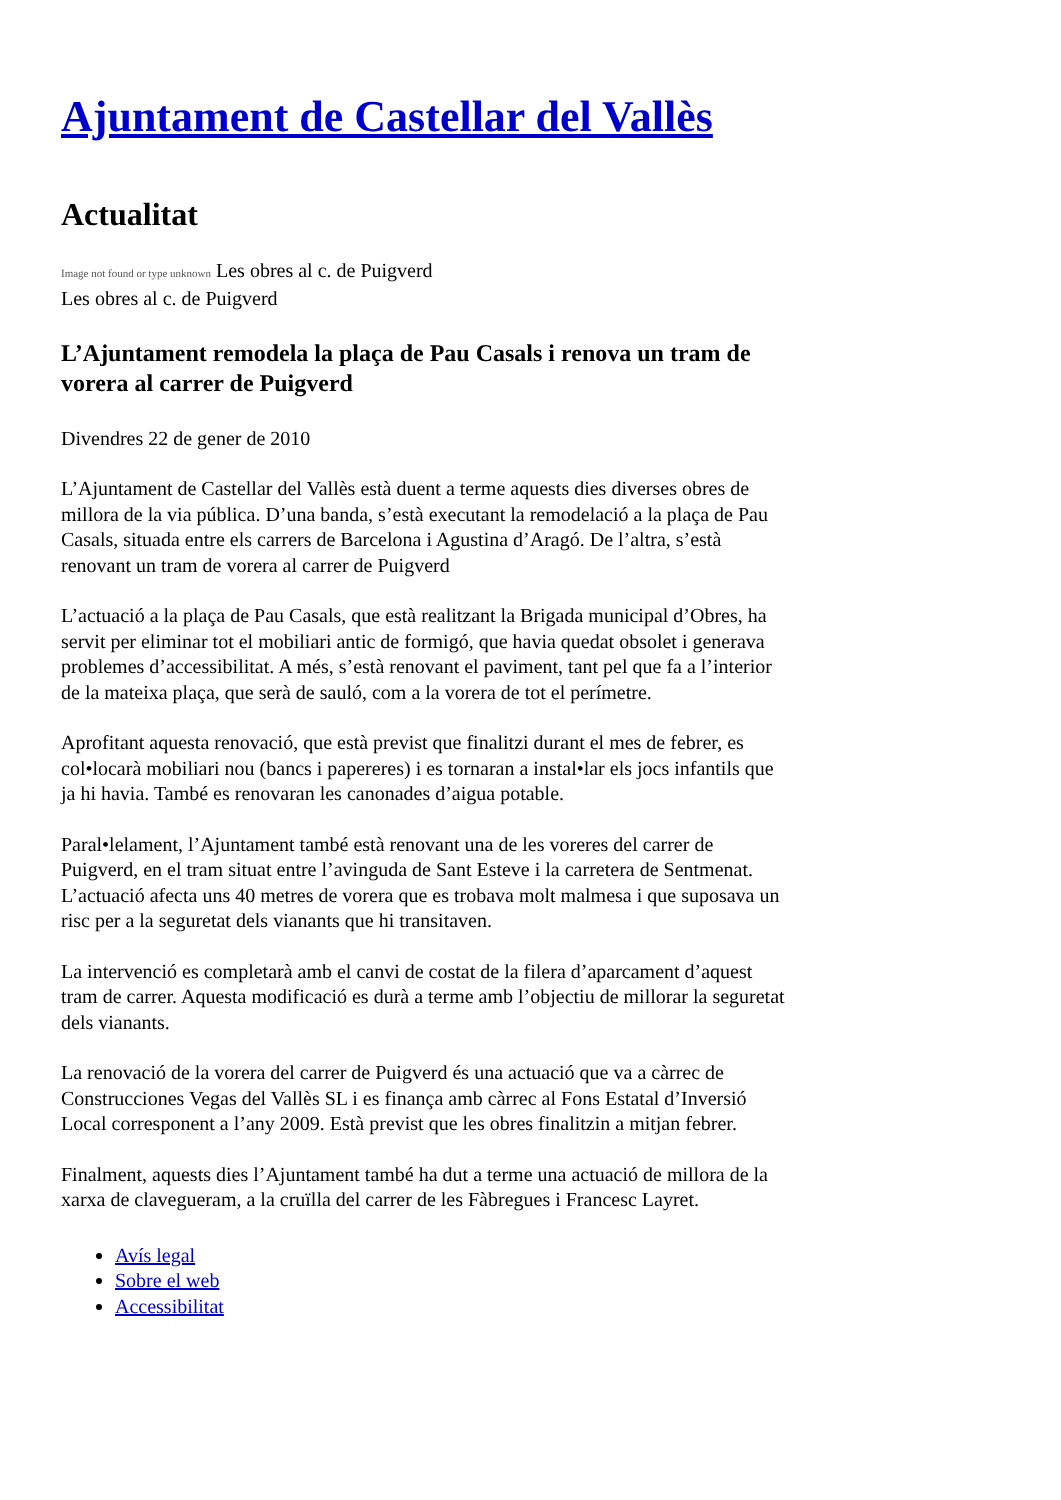Ajuntament de Castellar del Vallès
Actualitat
Image not found or type unknown Les obres al c. de Puigverd
Les obres al c. de Puigverd
L’Ajuntament remodela la plaça de Pau Casals i renova un tram de vorera al carrer de Puigverd
Divendres 22 de gener de 2010
L’Ajuntament de Castellar del Vallès està duent a terme aquests dies diverses obres de millora de la via pública. D’una banda, s’està executant la remodelació a la plaça de Pau Casals, situada entre els carrers de Barcelona i Agustina d’Aragó. De l’altra, s’està renovant un tram de vorera al carrer de Puigverd
L’actuació a la plaça de Pau Casals, que està realitzant la Brigada municipal d’Obres, ha servit per eliminar tot el mobiliari antic de formigó, que havia quedat obsolet i generava problemes d’accessibilitat. A més, s’està renovant el paviment, tant pel que fa a l’interior de la mateixa plaça, que serà de sauló, com a la vorera de tot el perímetre.
Aprofitant aquesta renovació, que està previst que finalitzi durant el mes de febrer, es col•locarà mobiliari nou (bancs i papereres) i es tornaran a instal•lar els jocs infantils que ja hi havia. També es renovaran les canonades d’aigua potable.
Paral•lelament, l’Ajuntament també està renovant una de les voreres del carrer de Puigverd, en el tram situat entre l’avinguda de Sant Esteve i la carretera de Sentmenat. L’actuació afecta uns 40 metres de vorera que es trobava molt malmesa i que suposava un risc per a la seguretat dels vianants que hi transitaven.
La intervenció es completarà amb el canvi de costat de la filera d’aparcament d’aquest tram de carrer. Aquesta modificació es durà a terme amb l’objectiu de millorar la seguretat dels vianants.
La renovació de la vorera del carrer de Puigverd és una actuació que va a càrrec de Construcciones Vegas del Vallès SL i es finança amb càrrec al Fons Estatal d’Inversió Local corresponent a l’any 2009. Està previst que les obres finalitzin a mitjan febrer.
Finalment, aquests dies l’Ajuntament també ha dut a terme una actuació de millora de la xarxa de clavegueram, a la cruïlla del carrer de les Fàbregues i Francesc Layret.
Avís legal
Sobre el web
Accessibilitat